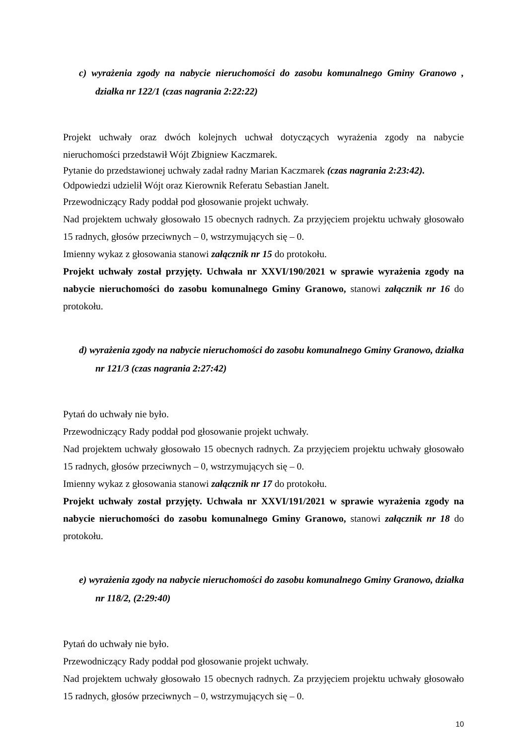c) wyrażenia zgody na nabycie nieruchomości do zasobu komunalnego Gminy Granowo , działka nr 122/1 (czas nagrania 2:22:22)
Projekt uchwały oraz dwóch kolejnych uchwał dotyczących wyrażenia zgody na nabycie nieruchomości przedstawił Wójt Zbigniew Kaczmarek.
Pytanie do przedstawionej uchwały zadał radny Marian Kaczmarek (czas nagrania 2:23:42).
Odpowiedzi udzielił Wójt oraz Kierownik Referatu Sebastian Janelt.
Przewodniczący Rady poddał pod głosowanie projekt uchwały.
Nad projektem uchwały głosowało 15 obecnych radnych. Za przyjęciem projektu uchwały głosowało 15 radnych, głosów przeciwnych – 0, wstrzymujących się – 0.
Imienny wykaz z głosowania stanowi załącznik nr 15 do protokołu.
Projekt uchwały został przyjęty. Uchwała nr XXVI/190/2021 w sprawie wyrażenia zgody na nabycie nieruchomości do zasobu komunalnego Gminy Granowo, stanowi załącznik nr 16 do protokołu.
d) wyrażenia zgody na nabycie nieruchomości do zasobu komunalnego Gminy Granowo, działka nr 121/3 (czas nagrania 2:27:42)
Pytań do uchwały nie było.
Przewodniczący Rady poddał pod głosowanie projekt uchwały.
Nad projektem uchwały głosowało 15 obecnych radnych. Za przyjęciem projektu uchwały głosowało 15 radnych, głosów przeciwnych – 0, wstrzymujących się – 0.
Imienny wykaz z głosowania stanowi załącznik nr 17 do protokołu.
Projekt uchwały został przyjęty. Uchwała nr XXVI/191/2021 w sprawie wyrażenia zgody na nabycie nieruchomości do zasobu komunalnego Gminy Granowo, stanowi załącznik nr 18 do protokołu.
e) wyrażenia zgody na nabycie nieruchomości do zasobu komunalnego Gminy Granowo, działka nr 118/2, (2:29:40)
Pytań do uchwały nie było.
Przewodniczący Rady poddał pod głosowanie projekt uchwały.
Nad projektem uchwały głosowało 15 obecnych radnych. Za przyjęciem projektu uchwały głosowało 15 radnych, głosów przeciwnych – 0, wstrzymujących się – 0.
10